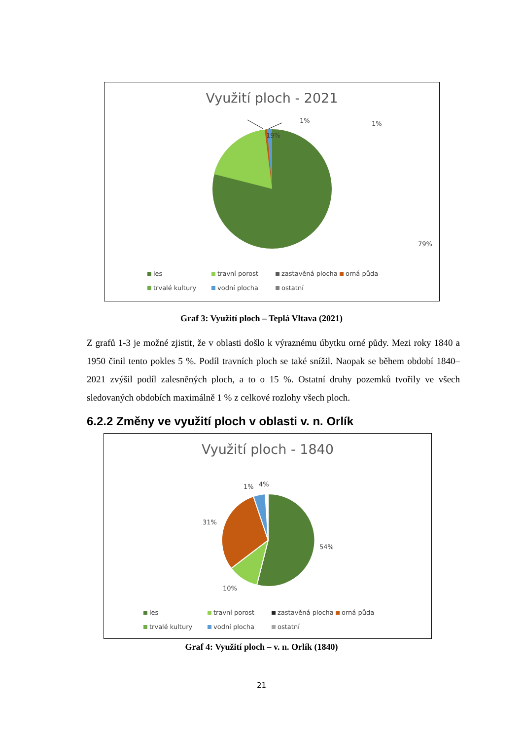Využití ploch - 2021
1% 1%
19%
79%
les travní porost zastavěná plocha orná půda trvalé kultury vodní plocha ostatní
Graf 3: Využití ploch – Teplá Vltava (2021)
Z grafů 1-3 je možné zjistit, že v oblasti došlo k výraznému úbytku orné půdy. Mezi roky 1840 a 1950 činil tento pokles 5 %. Podíl travních ploch se také snížil. Naopak se během období 1840–2021 zvýšil podíl zalesněných ploch, a to o 15 %. Ostatní druhy pozemků tvořily ve všech sledovaných obdobích maximálně 1 % z celkové rozlohy všech ploch.
6.2.2 Změny ve využití ploch v oblasti v. n. Orlík
Využití ploch - 1840
1% 4%
31%
54%
10%
les travní porost zastavěná plocha orná půda trvalé kultury vodní plocha ostatní
Graf 4: Využití ploch – v. n. Orlík (1840)
21